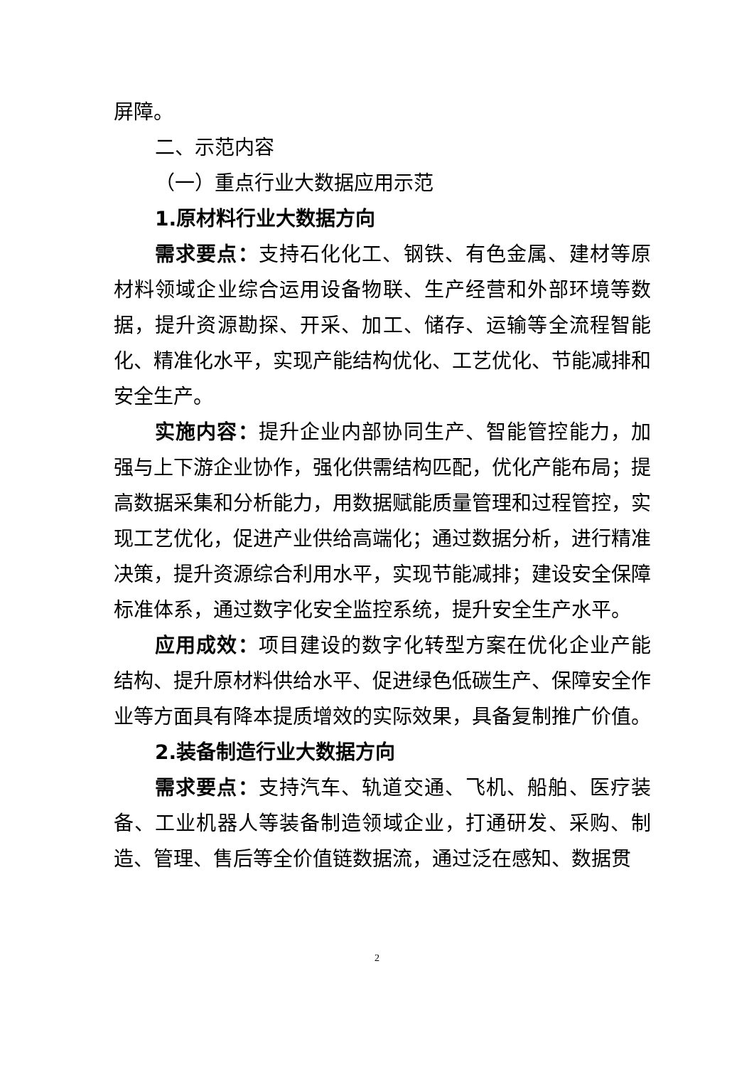屏障。
二、示范内容
（一）重点行业大数据应用示范
1.原材料行业大数据方向
需求要点：支持石化化工、钢铁、有色金属、建材等原材料领域企业综合运用设备物联、生产经营和外部环境等数据，提升资源勘探、开采、加工、储存、运输等全流程智能化、精准化水平，实现产能结构优化、工艺优化、节能减排和安全生产。
实施内容：提升企业内部协同生产、智能管控能力，加强与上下游企业协作，强化供需结构匹配，优化产能布局；提高数据采集和分析能力，用数据赋能质量管理和过程管控，实现工艺优化，促进产业供给高端化；通过数据分析，进行精准决策，提升资源综合利用水平，实现节能减排；建设安全保障标准体系，通过数字化安全监控系统，提升安全生产水平。
应用成效：项目建设的数字化转型方案在优化企业产能结构、提升原材料供给水平、促进绿色低碳生产、保障安全作业等方面具有降本提质增效的实际效果，具备复制推广价值。
2.装备制造行业大数据方向
需求要点：支持汽车、轨道交通、飞机、船舶、医疗装备、工业机器人等装备制造领域企业，打通研发、采购、制造、管理、售后等全价值链数据流，通过泛在感知、数据贯
2